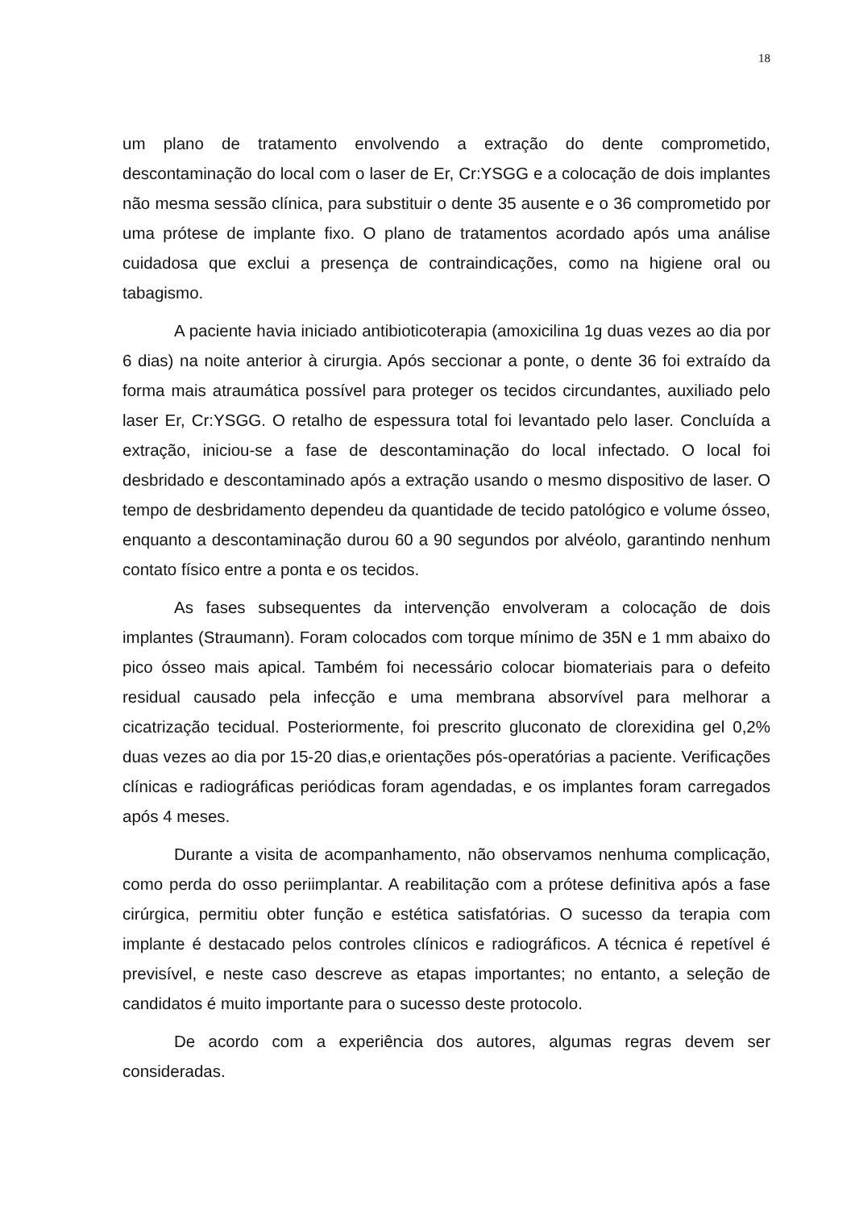18
um plano de tratamento envolvendo a extração do dente comprometido, descontaminação do local com o laser de Er, Cr:YSGG e a colocação de dois implantes não mesma sessão clínica, para substituir o dente 35 ausente e o 36 comprometido por uma prótese de implante fixo. O plano de tratamentos acordado após uma análise cuidadosa que exclui a presença de contraindicações, como na higiene oral ou tabagismo.
A paciente havia iniciado antibioticoterapia (amoxicilina 1g duas vezes ao dia por 6 dias) na noite anterior à cirurgia. Após seccionar a ponte, o dente 36 foi extraído da forma mais atraumática possível para proteger os tecidos circundantes, auxiliado pelo laser Er, Cr:YSGG. O retalho de espessura total foi levantado pelo laser. Concluída a extração, iniciou-se a fase de descontaminação do local infectado. O local foi desbridado e descontaminado após a extração usando o mesmo dispositivo de laser. O tempo de desbridamento dependeu da quantidade de tecido patológico e volume ósseo, enquanto a descontaminação durou 60 a 90 segundos por alvéolo, garantindo nenhum contato físico entre a ponta e os tecidos.
As fases subsequentes da intervenção envolveram a colocação de dois implantes (Straumann). Foram colocados com torque mínimo de 35N e 1 mm abaixo do pico ósseo mais apical. Também foi necessário colocar biomateriais para o defeito residual causado pela infecção e uma membrana absorvível para melhorar a cicatrização tecidual. Posteriormente, foi prescrito gluconato de clorexidina gel 0,2% duas vezes ao dia por 15-20 dias,e orientações pós-operatórias a paciente. Verificações clínicas e radiográficas periódicas foram agendadas, e os implantes foram carregados após 4 meses.
Durante a visita de acompanhamento, não observamos nenhuma complicação, como perda do osso periimplantar. A reabilitação com a prótese definitiva após a fase cirúrgica, permitiu obter função e estética satisfatórias. O sucesso da terapia com implante é destacado pelos controles clínicos e radiográficos. A técnica é repetível é previsível, e neste caso descreve as etapas importantes; no entanto, a seleção de candidatos é muito importante para o sucesso deste protocolo.
De acordo com a experiência dos autores, algumas regras devem ser consideradas.